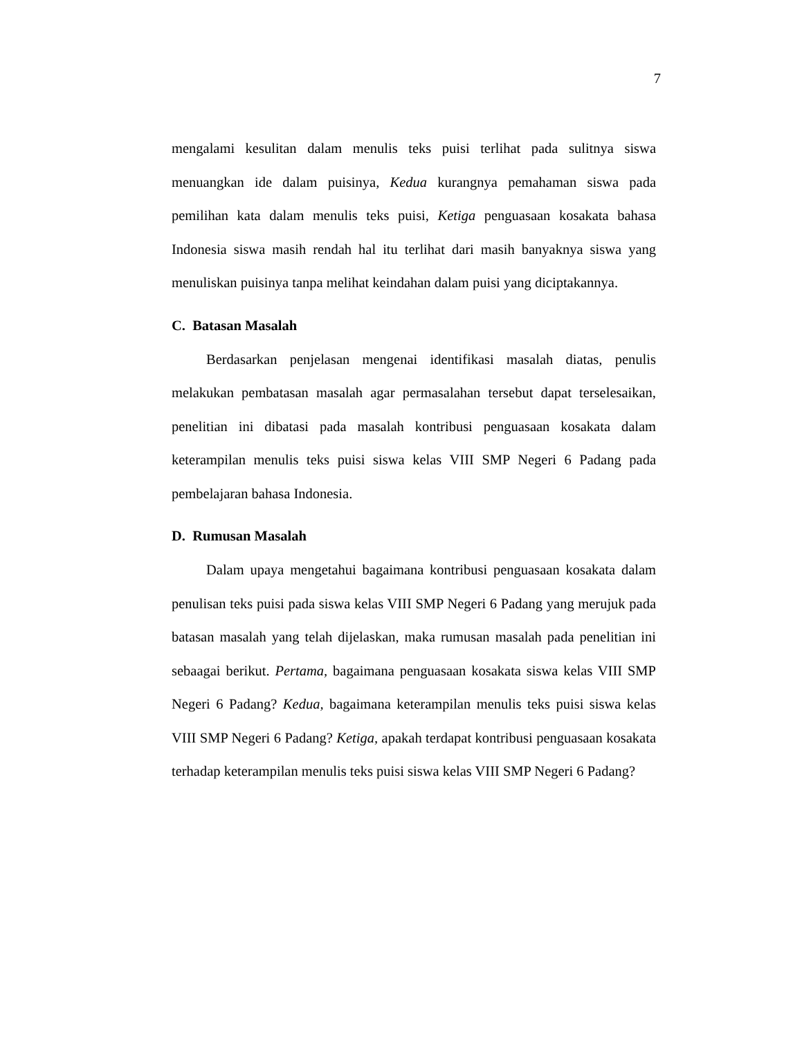7
mengalami kesulitan dalam menulis teks puisi terlihat pada sulitnya siswa menuangkan ide dalam puisinya, Kedua kurangnya pemahaman siswa pada pemilihan kata dalam menulis teks puisi, Ketiga penguasaan kosakata bahasa Indonesia siswa masih rendah hal itu terlihat dari masih banyaknya siswa yang menuliskan puisinya tanpa melihat keindahan dalam puisi yang diciptakannya.
C. Batasan Masalah
Berdasarkan penjelasan mengenai identifikasi masalah diatas, penulis melakukan pembatasan masalah agar permasalahan tersebut dapat terselesaikan, penelitian ini dibatasi pada masalah kontribusi penguasaan kosakata dalam keterampilan menulis teks puisi siswa kelas VIII SMP Negeri 6 Padang pada pembelajaran bahasa Indonesia.
D. Rumusan Masalah
Dalam upaya mengetahui bagaimana kontribusi penguasaan kosakata dalam penulisan teks puisi pada siswa kelas VIII SMP Negeri 6 Padang yang merujuk pada batasan masalah yang telah dijelaskan, maka rumusan masalah pada penelitian ini sebaagai berikut. Pertama, bagaimana penguasaan kosakata siswa kelas VIII SMP Negeri 6 Padang? Kedua, bagaimana keterampilan menulis teks puisi siswa kelas VIII SMP Negeri 6 Padang? Ketiga, apakah terdapat kontribusi penguasaan kosakata terhadap keterampilan menulis teks puisi siswa kelas VIII SMP Negeri 6 Padang?